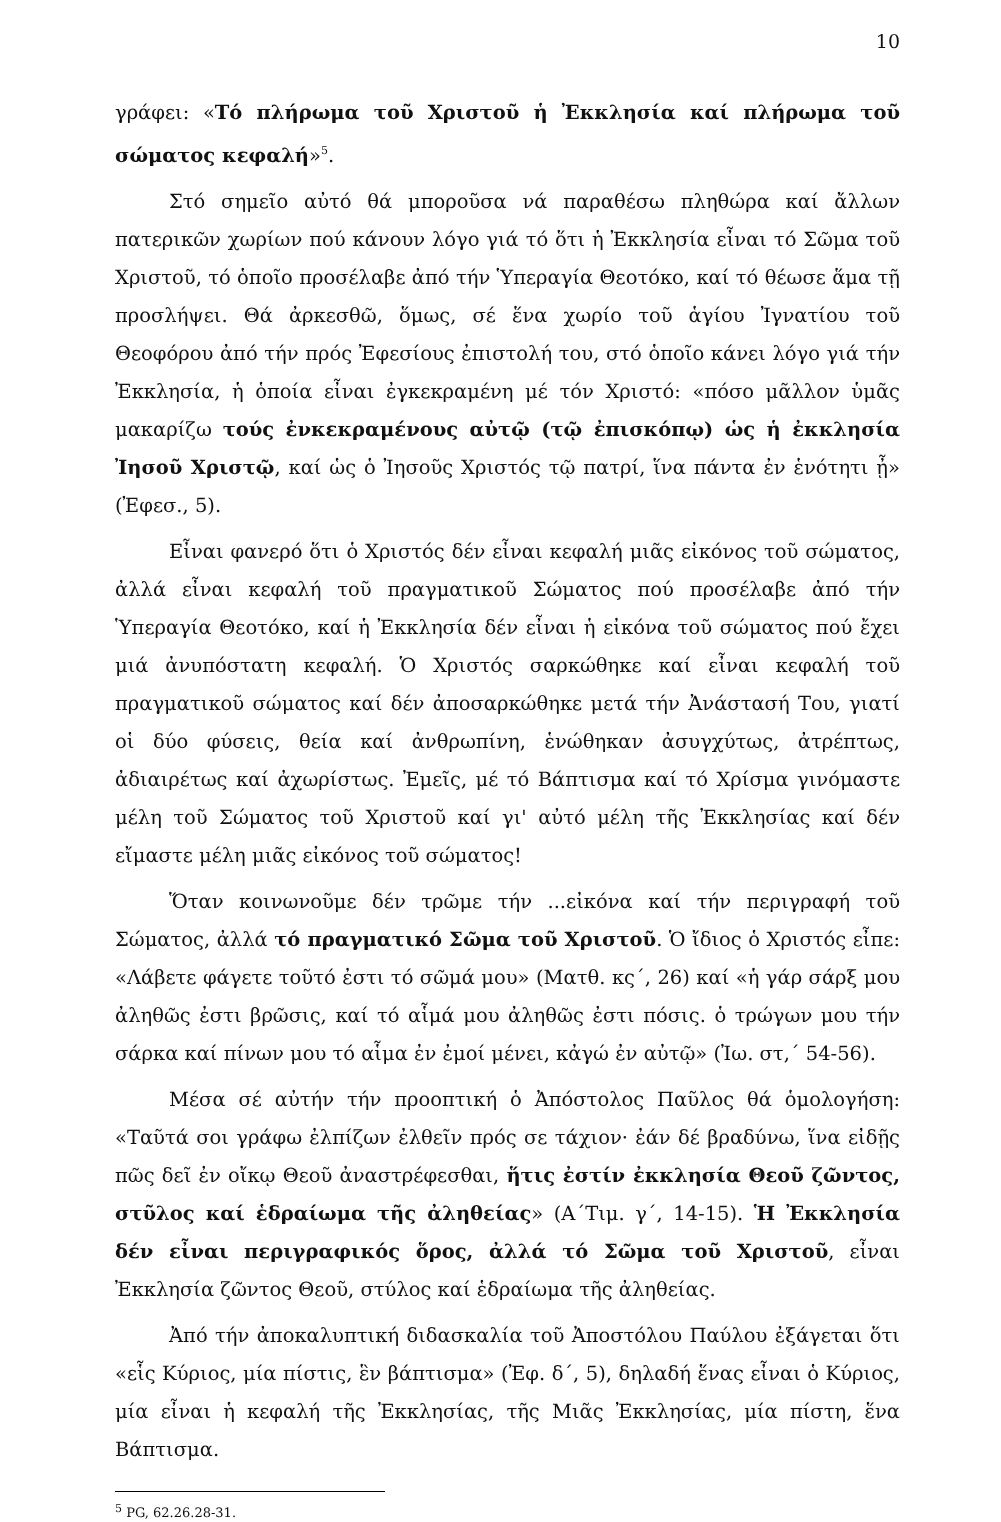10
γράφει: «Τό πλήρωμα τοῦ Χριστοῦ ἡ Ἐκκλησία καί πλήρωμα τοῦ σώματος κεφαλή»<sup>5</sup>.
Στό σημεῖο αὐτό θά μποροῦσα νά παραθέσω πληθώρα καί ἄλλων πατερικῶν χωρίων πού κάνουν λόγο γιά τό ὅτι ἡ Ἐκκλησία εἶναι τό Σῶμα τοῦ Χριστοῦ, τό ὁποῖο προσέλαβε ἀπό τήν Ὑπεραγία Θεοτόκο, καί τό θέωσε ἅμα τῇ προσλήψει. Θά ἀρκεσθῶ, ὅμως, σέ ἕνα χωρίο τοῦ ἁγίου Ἰγνατίου τοῦ Θεοφόρου ἀπό τήν πρός Ἐφεσίους ἐπιστολή του, στό ὁποῖο κάνει λόγο γιά τήν Ἐκκλησία, ἡ ὁποία εἶναι ἐγκεκραμένη μέ τόν Χριστό: «πόσο μᾶλλον ὑμᾶς μακαρίζω τούς ἐνκεκραμένους αὐτῷ (τῷ ἐπισκόπῳ) ὡς ἡ ἐκκλησία Ἰησοῦ Χριστῷ, καί ὡς ὁ Ἰησοῦς Χριστός τῷ πατρί, ἵνα πάντα ἐν ἑνότητι ᾖ» (Ἐφεσ., 5).
Εἶναι φανερό ὅτι ὁ Χριστός δέν εἶναι κεφαλή μιᾶς εἰκόνος τοῦ σώματος, ἀλλά εἶναι κεφαλή τοῦ πραγματικοῦ Σώματος πού προσέλαβε ἀπό τήν Ὑπεραγία Θεοτόκο, καί ἡ Ἐκκλησία δέν εἶναι ἡ εἰκόνα τοῦ σώματος πού ἔχει μιά ἀνυπόστατη κεφαλή. Ὁ Χριστός σαρκώθηκε καί εἶναι κεφαλή τοῦ πραγματικοῦ σώματος καί δέν ἀποσαρκώθηκε μετά τήν Ἀνάστασή Του, γιατί οἱ δύο φύσεις, θεία καί ἀνθρωπίνη, ἑνώθηκαν ἀσυγχύτως, ἀτρέπτως, ἀδιαιρέτως καί ἀχωρίστως. Ἐμεῖς, μέ τό Βάπτισμα καί τό Χρίσμα γινόμαστε μέλη τοῦ Σώματος τοῦ Χριστοῦ καί γι' αὐτό μέλη τῆς Ἐκκλησίας καί δέν εἴμαστε μέλη μιᾶς εἰκόνος τοῦ σώματος!
Ὅταν κοινωνοῦμε δέν τρῶμε τήν ...εἰκόνα καί τήν περιγραφή τοῦ Σώματος, ἀλλά τό πραγματικό Σῶμα τοῦ Χριστοῦ. Ὁ ἴδιος ὁ Χριστός εἶπε: «Λάβετε φάγετε τοῦτό ἐστι τό σῶμά μου» (Ματθ. κς΄, 26) καί «ἡ γάρ σάρξ μου ἀληθῶς ἐστι βρῶσις, καί τό αἷμά μου ἀληθῶς ἐστι πόσις. ὁ τρώγων μου τήν σάρκα καί πίνων μου τό αἷμα ἐν ἐμοί μένει, κἀγώ ἐν αὐτῷ» (Ἰω. στ,΄ 54-56).
Μέσα σέ αὐτήν τήν προοπτική ὁ Ἀπόστολος Παῦλος θά ὁμολογήση: «Ταῦτά σοι γράφω ἐλπίζων ἐλθεῖν πρός σε τάχιον· ἐάν δέ βραδύνω, ἵνα εἰδῇς πῶς δεῖ ἐν οἴκῳ Θεοῦ ἀναστρέφεσθαι, ἥτις ἐστίν ἐκκλησία Θεοῦ ζῶντος, στῦλος καί ἑδραίωμα τῆς ἀληθείας» (Α΄Τιμ. γ΄, 14-15). Ἡ Ἐκκλησία δέν εἶναι περιγραφικός ὅρος, ἀλλά τό Σῶμα τοῦ Χριστοῦ, εἶναι Ἐκκλησία ζῶντος Θεοῦ, στύλος καί ἑδραίωμα τῆς ἀληθείας.
Ἀπό τήν ἀποκαλυπτική διδασκαλία τοῦ Ἀποστόλου Παύλου ἐξάγεται ὅτι «εἷς Κύριος, μία πίστις, ἓν βάπτισμα» (Ἐφ. δ΄, 5), δηλαδή ἕνας εἶναι ὁ Κύριος, μία εἶναι ἡ κεφαλή τῆς Ἐκκλησίας, τῆς Μιᾶς Ἐκκλησίας, μία πίστη, ἕνα Βάπτισμα.
<sup>5</sup> PG, 62.26.28-31.